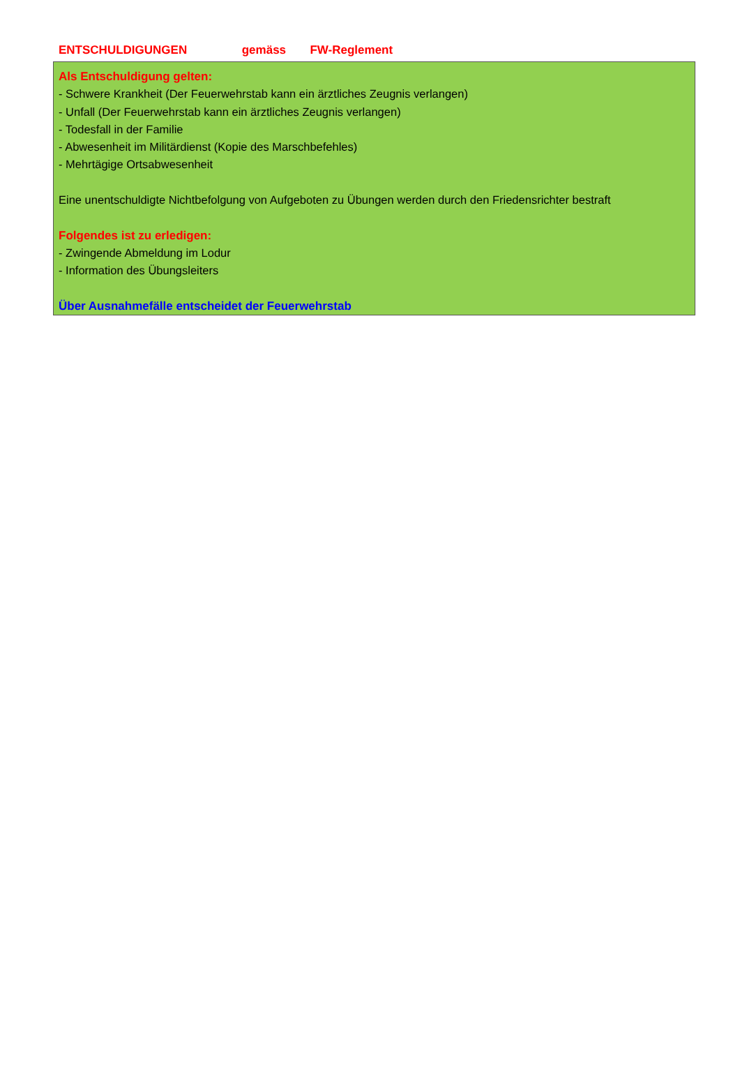ENTSCHULDIGUNGEN gemäss FW-Reglement
Als Entschuldigung gelten:
- Schwere Krankheit (Der Feuerwehrstab kann ein ärztliches Zeugnis verlangen)
- Unfall (Der Feuerwehrstab kann ein ärztliches Zeugnis verlangen)
- Todesfall in der Familie
- Abwesenheit im Militärdienst (Kopie des Marschbefehles)
- Mehrtägige Ortsabwesenheit
Eine unentschuldigte Nichtbefolgung von Aufgeboten zu Übungen werden durch den Friedensrichter bestraft
Folgendes ist zu erledigen:
- Zwingende Abmeldung im Lodur
- Information des Übungsleiters
Über Ausnahmefälle entscheidet der Feuerwehrstab